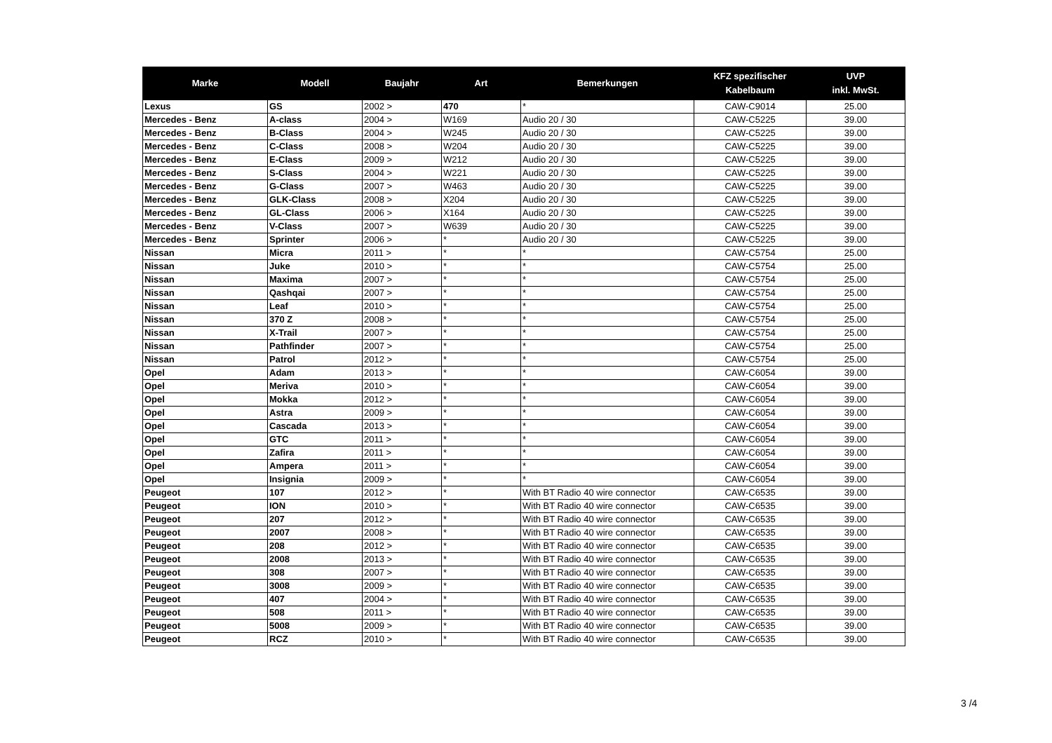| Marke | Modell | Baujahr | Art | Bemerkungen | KFZ spezifischer Kabelbaum | UVP inkl. MwSt. |
| --- | --- | --- | --- | --- | --- | --- |
| Lexus | GS | 2002 > | 470 | * | CAW-C9014 | 25.00 |
| Mercedes - Benz | A-class | 2004 > | W169 | Audio 20 / 30 | CAW-C5225 | 39.00 |
| Mercedes - Benz | B-Class | 2004 > | W245 | Audio 20 / 30 | CAW-C5225 | 39.00 |
| Mercedes - Benz | C-Class | 2008 > | W204 | Audio 20 / 30 | CAW-C5225 | 39.00 |
| Mercedes - Benz | E-Class | 2009 > | W212 | Audio 20 / 30 | CAW-C5225 | 39.00 |
| Mercedes - Benz | S-Class | 2004 > | W221 | Audio 20 / 30 | CAW-C5225 | 39.00 |
| Mercedes - Benz | G-Class | 2007 > | W463 | Audio 20 / 30 | CAW-C5225 | 39.00 |
| Mercedes - Benz | GLK-Class | 2008 > | X204 | Audio 20 / 30 | CAW-C5225 | 39.00 |
| Mercedes - Benz | GL-Class | 2006 > | X164 | Audio 20 / 30 | CAW-C5225 | 39.00 |
| Mercedes - Benz | V-Class | 2007 > | W639 | Audio 20 / 30 | CAW-C5225 | 39.00 |
| Mercedes - Benz | Sprinter | 2006 > | * | Audio 20 / 30 | CAW-C5225 | 39.00 |
| Nissan | Micra | 2011 > | * | * | CAW-C5754 | 25.00 |
| Nissan | Juke | 2010 > | * | * | CAW-C5754 | 25.00 |
| Nissan | Maxima | 2007 > | * | * | CAW-C5754 | 25.00 |
| Nissan | Qashqai | 2007 > | * | * | CAW-C5754 | 25.00 |
| Nissan | Leaf | 2010 > | * | * | CAW-C5754 | 25.00 |
| Nissan | 370 Z | 2008 > | * | * | CAW-C5754 | 25.00 |
| Nissan | X-Trail | 2007 > | * | * | CAW-C5754 | 25.00 |
| Nissan | Pathfinder | 2007 > | * | * | CAW-C5754 | 25.00 |
| Nissan | Patrol | 2012 > | * | * | CAW-C5754 | 25.00 |
| Opel | Adam | 2013 > | * | * | CAW-C6054 | 39.00 |
| Opel | Meriva | 2010 > | * | * | CAW-C6054 | 39.00 |
| Opel | Mokka | 2012 > | * | * | CAW-C6054 | 39.00 |
| Opel | Astra | 2009 > | * | * | CAW-C6054 | 39.00 |
| Opel | Cascada | 2013 > | * | * | CAW-C6054 | 39.00 |
| Opel | GTC | 2011 > | * | * | CAW-C6054 | 39.00 |
| Opel | Zafira | 2011 > | * | * | CAW-C6054 | 39.00 |
| Opel | Ampera | 2011 > | * | * | CAW-C6054 | 39.00 |
| Opel | Insignia | 2009 > | * | * | CAW-C6054 | 39.00 |
| Peugeot | 107 | 2012 > | * | With BT Radio 40 wire connector | CAW-C6535 | 39.00 |
| Peugeot | ION | 2010 > | * | With BT Radio 40 wire connector | CAW-C6535 | 39.00 |
| Peugeot | 207 | 2012 > | * | With BT Radio 40 wire connector | CAW-C6535 | 39.00 |
| Peugeot | 2007 | 2008 > | * | With BT Radio 40 wire connector | CAW-C6535 | 39.00 |
| Peugeot | 208 | 2012 > | * | With BT Radio 40 wire connector | CAW-C6535 | 39.00 |
| Peugeot | 2008 | 2013 > | * | With BT Radio 40 wire connector | CAW-C6535 | 39.00 |
| Peugeot | 308 | 2007 > | * | With BT Radio 40 wire connector | CAW-C6535 | 39.00 |
| Peugeot | 3008 | 2009 > | * | With BT Radio 40 wire connector | CAW-C6535 | 39.00 |
| Peugeot | 407 | 2004 > | * | With BT Radio 40 wire connector | CAW-C6535 | 39.00 |
| Peugeot | 508 | 2011 > | * | With BT Radio 40 wire connector | CAW-C6535 | 39.00 |
| Peugeot | 5008 | 2009 > | * | With BT Radio 40 wire connector | CAW-C6535 | 39.00 |
| Peugeot | RCZ | 2010 > | * | With BT Radio 40 wire connector | CAW-C6535 | 39.00 |
3 /4